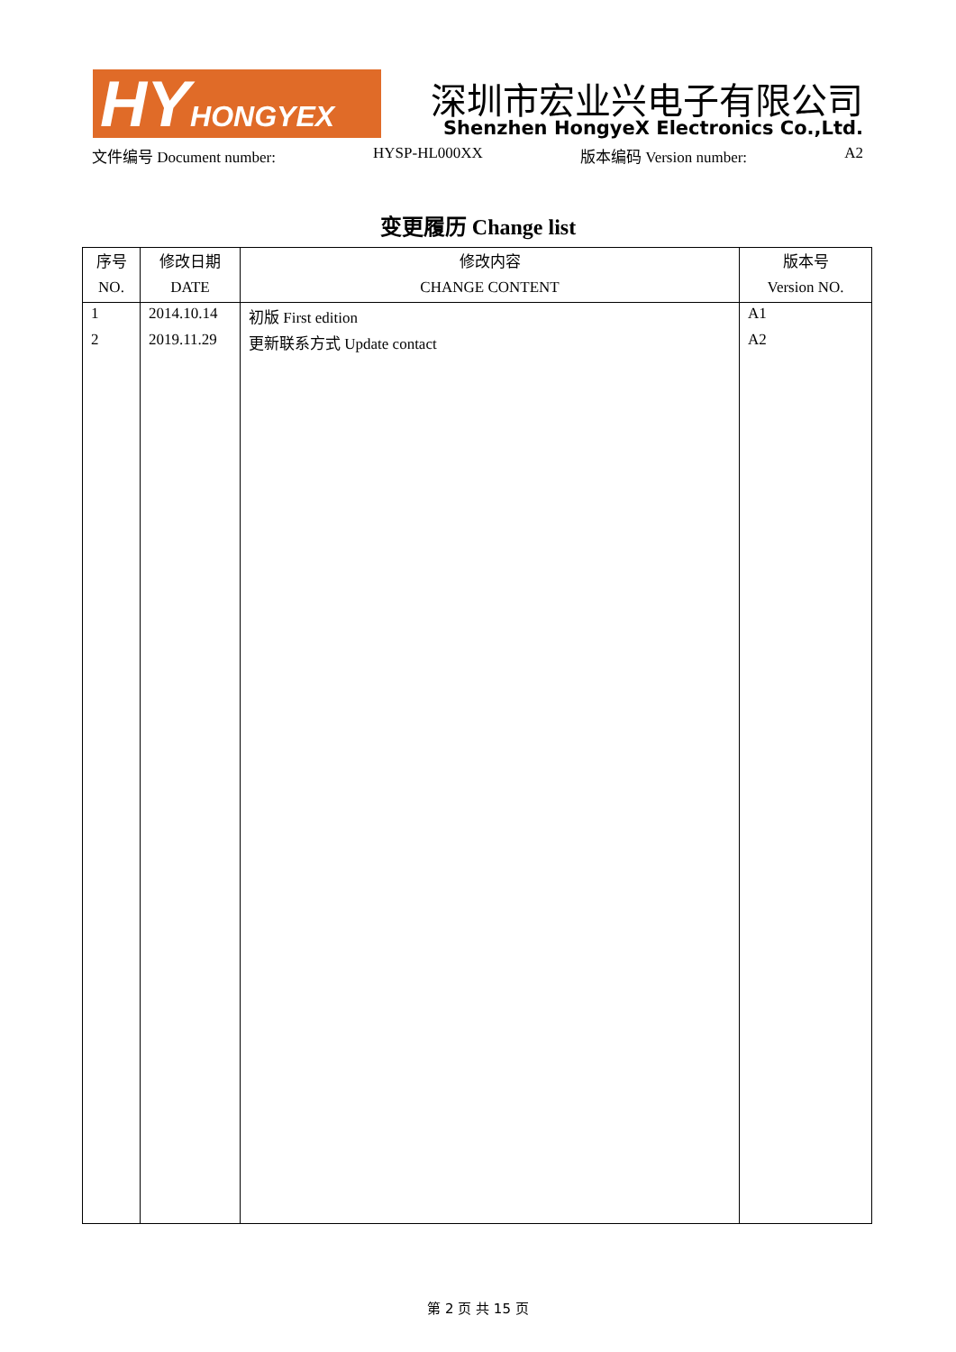HY HONGYEX 深圳市宏业兴电子有限公司
Shenzhen HongyeX Electronics Co.,Ltd.
文件编号 Document number: HYSP-HL000XX 版本编码 Version number: A2
变更履历 Change list
| 序号 NO. | 修改日期 DATE | 修改内容 CHANGE CONTENT | 版本号 Version NO. |
| --- | --- | --- | --- |
| 1 | 2014.10.14 | 初版 First edition | A1 |
| 2 | 2019.11.29 | 更新联系方式 Update contact | A2 |
第 2 页 共 15 页